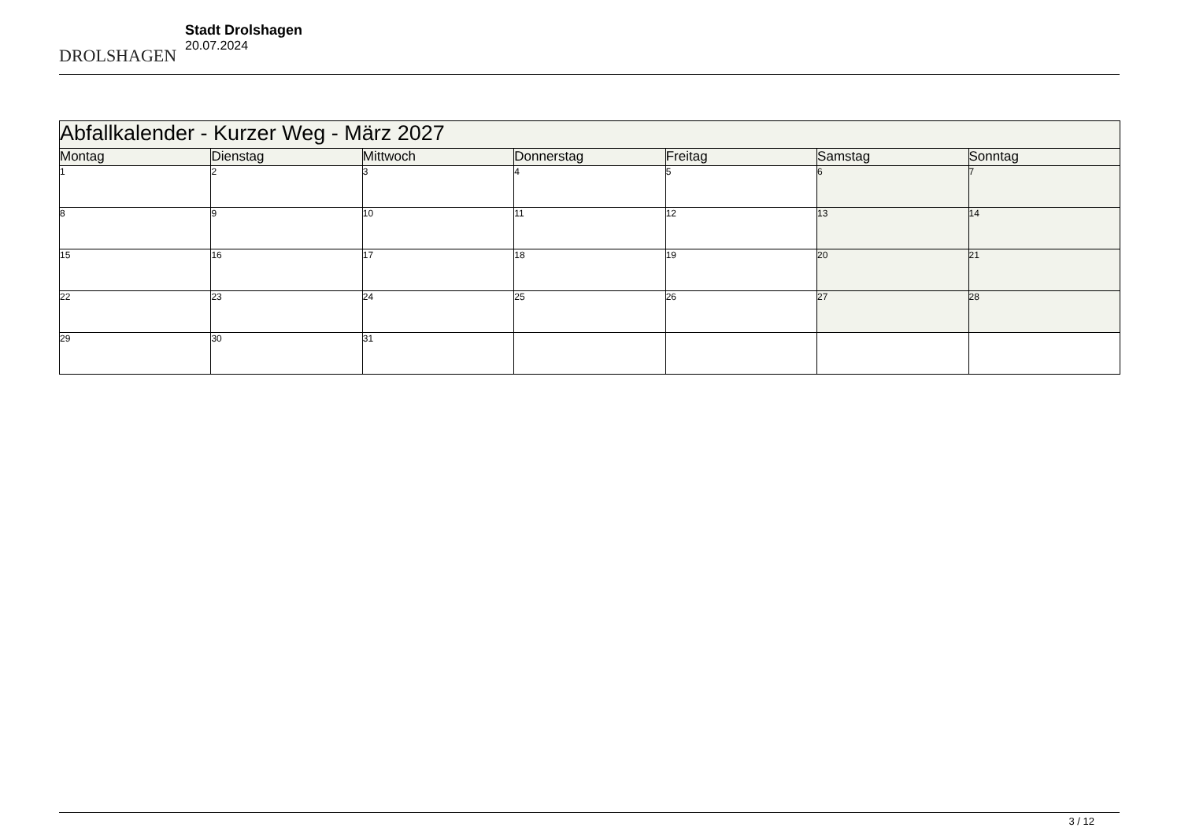DROLSHAGEN
Stadt Drolshagen
20.07.2024
| Abfallkalender - Kurzer Weg - März 2027 | | | | | | |
| --- | --- | --- | --- | --- | --- | --- |
| Montag | Dienstag | Mittwoch | Donnerstag | Freitag | Samstag | Sonntag |
| 1 | 2 | 3 | 4 | 5 | 6 | 7 |
| 8 | 9 | 10 | 11 | 12 | 13 | 14 |
| 15 | 16 | 17 | 18 | 19 | 20 | 21 |
| 22 | 23 | 24 | 25 | 26 | 27 | 28 |
| 29 | 30 | 31 | | | | |
3 / 12